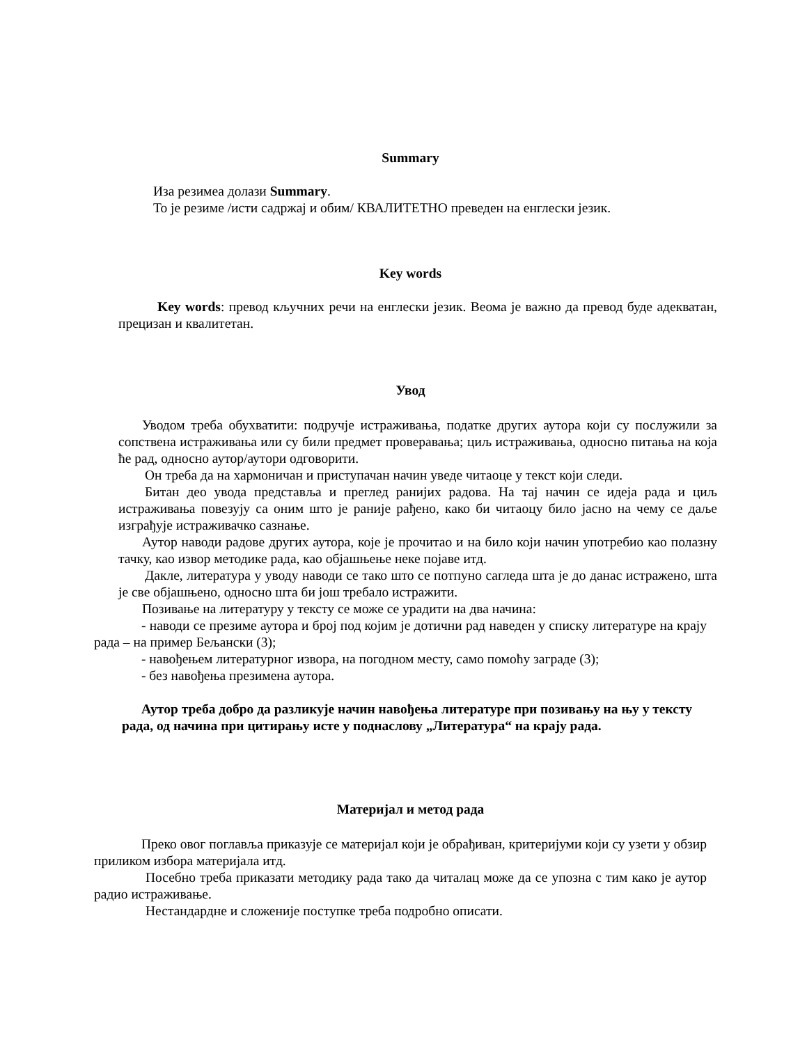Summary
Иза резимеа долази Summary.
То је резиме /исти садржај и обим/ КВАЛИТЕТНО преведен на енглески језик.
Key words
Key words: превод кључних речи на енглески језик. Веома је важно да превод буде адекватан, прецизан и квалитетан.
Увод
Уводом треба обухватити: подручје истраживања, податке других аутора који су послужили за сопствена истраживања или су били предмет проверавања; циљ истраживања, односно питања на која ће рад, односно аутор/аутори одговорити.
Он треба да на хармоничан и приступачан начин уведе читаоце у текст који следи.
Битан део увода представља и преглед ранијих радова. На тај начин се идеја рада и циљ истраживања повезују са оним што је раније рађено, како би читаоцу било јасно на чему се даље изграђује истраживачко сазнање.
Аутор наводи радове других аутора, које је прочитао и на било који начин употребио као полазну тачку, као извор методике рада, као објашњење неке појаве итд.
Дакле, литература у уводу наводи се тако што се потпуно сагледа шта је до данас истражено, шта је све објашњено, односно шта би још требало истражити.
Позивање на литературу у тексту се може се урадити на два начина:
- наводи се презиме аутора и број под којим је дотични рад наведен у списку литературе на крају рада – на пример Бељански (3);
- навођењем литературног извора, на погодном месту, само помоћу заграде (3);
- без навођења презимена аутора.
Аутор треба добро да разликује начин навођења литературе при позивању на њу у тексту рада, од начина при цитирању исте у поднаслову „Литература“ на крају рада.
Материјал и метод рада
Преко овог поглавља приказује се материјал који је обрађиван, критеријуми који су узети у обзир приликом избора материјала итд.
Посебно треба приказати методику рада тако да читалац може да се упозна с тим како је аутор радио истраживање.
Нестандардне и сложеније поступке треба подробно описати.